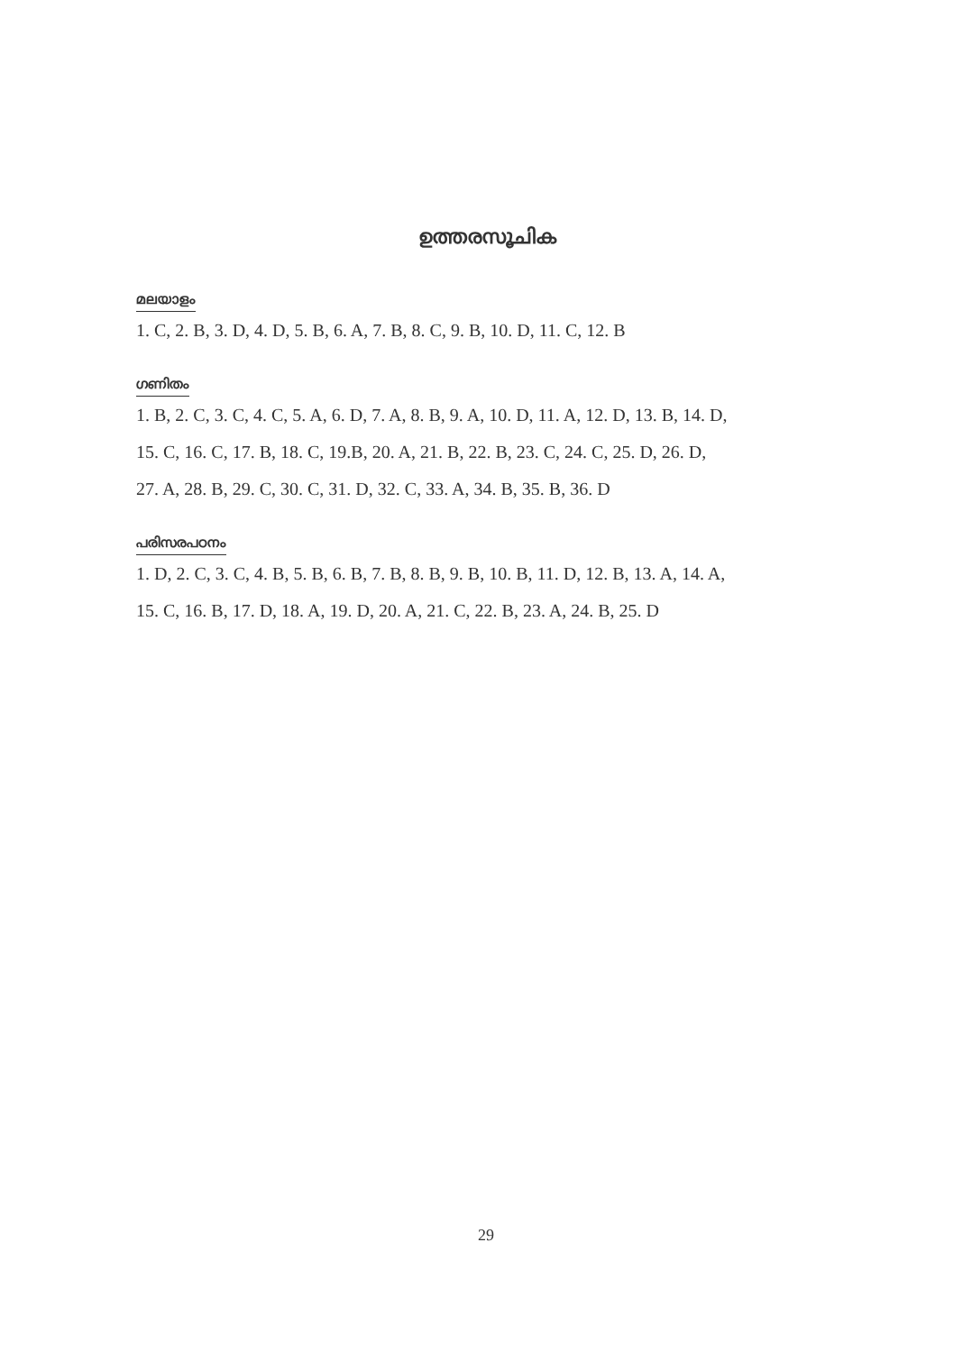ഉത്തരസൂചിക
മലയാളം
1. C, 2. B, 3. D, 4. D, 5. B, 6. A, 7. B, 8. C, 9. B, 10. D, 11. C, 12. B
ഗണിതം
1. B, 2. C, 3. C, 4. C, 5. A, 6. D, 7. A, 8. B, 9. A, 10. D, 11. A, 12. D, 13. B, 14. D,
15. C, 16. C, 17. B, 18. C, 19.B, 20. A, 21. B, 22. B, 23. C, 24. C, 25. D, 26. D,
27. A, 28. B, 29. C, 30. C, 31. D, 32. C, 33. A, 34. B, 35. B, 36. D
പരിസരപഠനം
1. D, 2. C, 3. C, 4. B, 5. B, 6. B, 7. B, 8. B, 9. B, 10. B, 11. D, 12. B, 13. A, 14. A,
15. C, 16. B, 17. D, 18. A, 19. D, 20. A, 21. C, 22. B, 23. A, 24. B, 25. D
29